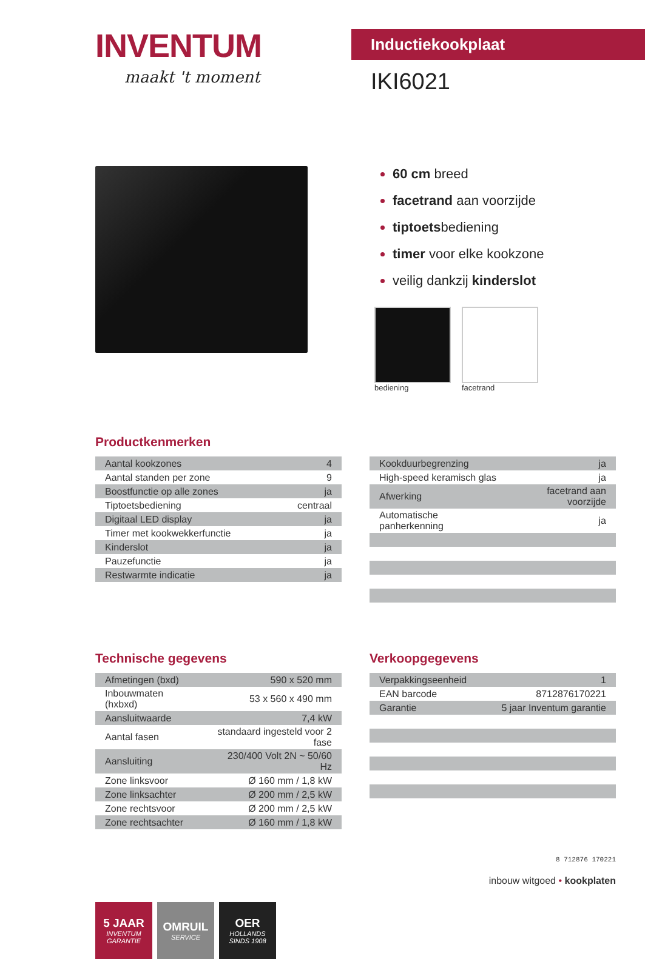INVENTUM
maakt 't moment
Inductiekookplaat
IKI6021
60 cm breed
facetrand aan voorzijde
tiptoetsbediening
timer voor elke kookzone
veilig dankzij kinderslot
bediening facetrand
Productkenmerken
| Aantal kookzones | 4 |
| Aantal standen per zone | 9 |
| Boostfunctie op alle zones | ja |
| Tiptoetsbediening | centraal |
| Digitaal LED display | ja |
| Timer met kookwekkerfunctie | ja |
| Kinderslot | ja |
| Pauzefunctie | ja |
| Restwarmte indicatie | ja |
| Kookduurbegrenzing | ja |
| High-speed keramisch glas | ja |
| Afwerking | facetrand aan voorzijde |
| Automatische panherkenning | ja |
Technische gegevens
| Afmetingen (bxd) | 590 x 520 mm |
| Inbouwmaten (hxbxd) | 53 x 560 x 490 mm |
| Aansluitwaarde | 7,4 kW |
| Aantal fasen | standaard ingesteld voor 2 fase |
| Aansluiting | 230/400 Volt 2N ~ 50/60 Hz |
| Zone linksvoor | Ø 160 mm / 1,8 kW |
| Zone linksachter | Ø 200 mm / 2,5 kW |
| Zone rechtsvoor | Ø 200 mm / 2,5 kW |
| Zone rechtsachter | Ø 160 mm / 1,8 kW |
Verkoopgegevens
| Verpakkingseenheid | 1 |
| EAN barcode | 8712876170221 |
| Garantie | 5 jaar Inventum garantie |
5 JAAR
INVENTUM
GARANTIE
OMRUIL
SERVICE
OER
HOLLANDS
SINDS 1908
8 712876 170221
inbouw witgoed • kookplaten